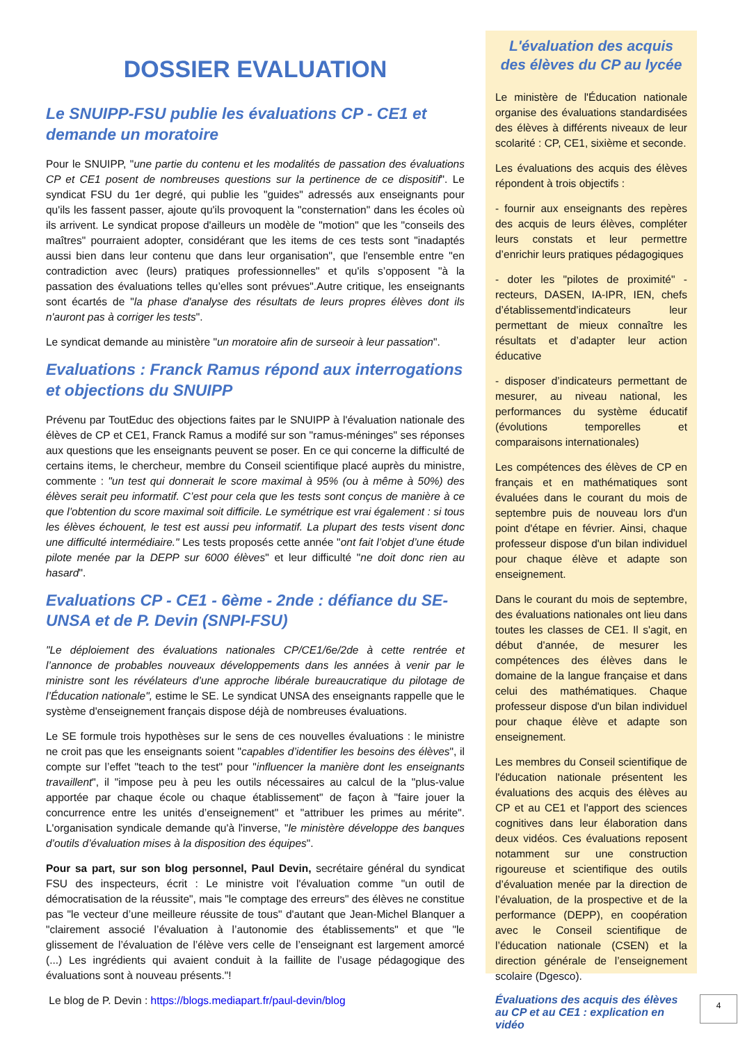DOSSIER EVALUATION
Le SNUIPP-FSU publie les évaluations CP - CE1 et demande un moratoire
Pour le SNUIPP, "une partie du contenu et les modalités de passation des évaluations CP et CE1 posent de nombreuses questions sur la pertinence de ce dispositif". Le syndicat FSU du 1er degré, qui publie les "guides" adressés aux enseignants pour qu'ils les fassent passer, ajoute qu'ils provoquent la "consternation" dans les écoles où ils arrivent. Le syndicat propose d'ailleurs un modèle de "motion" que les "conseils des maîtres" pourraient adopter, considérant que les items de ces tests sont "inadaptés aussi bien dans leur contenu que dans leur organisation", que l'ensemble entre "en contradiction avec (leurs) pratiques professionnelles" et qu'ils s’opposent "à la passation des évaluations telles qu’elles sont prévues".Autre critique, les enseignants sont écartés de "la phase d'analyse des résultats de leurs propres élèves dont ils n'auront pas à corriger les tests".
Le syndicat demande au ministère "un moratoire afin de surseoir à leur passation".
Evaluations : Franck Ramus répond aux interrogations et objections du SNUIPP
Prévenu par ToutEduc des objections faites par le SNUIPP à l'évaluation nationale des élèves de CP et CE1, Franck Ramus a modifé sur son "ramus-méninges" ses réponses aux questions que les enseignants peuvent se poser. En ce qui concerne la difficulté de certains items, le chercheur, membre du Conseil scientifique placé auprès du ministre, commente : "un test qui donnerait le score maximal à 95% (ou à même à 50%) des élèves serait peu informatif. C’est pour cela que les tests sont conçus de manière à ce que l’obtention du score maximal soit difficile. Le symétrique est vrai également : si tous les élèves échouent, le test est aussi peu informatif. La plupart des tests visent donc une difficulté intermédiaire." Les tests proposés cette année "ont fait l’objet d’une étude pilote menée par la DEPP sur 6000 élèves" et leur difficulté "ne doit donc rien au hasard".
Evaluations CP - CE1 - 6ème - 2nde : défiance du SE-UNSA et de P. Devin (SNPI-FSU)
"Le déploiement des évaluations nationales CP/CE1/6e/2de à cette rentrée et l’annonce de probables nouveaux développements dans les années à venir par le ministre sont les révélateurs d’une approche libérale bureaucratique du pilotage de l’Éducation nationale", estime le SE. Le syndicat UNSA des enseignants rappelle que le système d'enseignement français dispose déjà de nombreuses évaluations.
Le SE formule trois hypothèses sur le sens de ces nouvelles évaluations : le ministre ne croit pas que les enseignants soient "capables d’identifier les besoins des élèves", il compte sur l’effet "teach to the test" pour "influencer la manière dont les enseignants travaillent", il "impose peu à peu les outils nécessaires au calcul de la "plus-value apportée par chaque école ou chaque établissement" de façon à "faire jouer la concurrence entre les unités d’enseignement" et "attribuer les primes au mérite". L'organisation syndicale demande qu'à l'inverse, "le ministère développe des banques d’outils d’évaluation mises à la disposition des équipes".
Pour sa part, sur son blog personnel, Paul Devin, secrétaire général du syndicat FSU des inspecteurs, écrit : Le ministre voit l'évaluation comme "un outil de démocratisation de la réussite", mais "le comptage des erreurs" des élèves ne constitue pas "le vecteur d’une meilleure réussite de tous" d'autant que Jean-Michel Blanquer a "clairement associé l’évaluation à l’autonomie des établissements" et que "le glissement de l’évaluation de l’élève vers celle de l’enseignant est largement amorcé (...) Les ingrédients qui avaient conduit à la faillite de l’usage pédagogique des évaluations sont à nouveau présents."!
Le blog de P. Devin : https://blogs.mediapart.fr/paul-devin/blog
L'évaluation des acquis des élèves du CP au lycée
Le ministère de l'Éducation nationale organise des évaluations standardisées des élèves à différents niveaux de leur scolarité : CP, CE1, sixième et seconde.
Les évaluations des acquis des élèves répondent à trois objectifs :
- fournir aux enseignants des repères des acquis de leurs élèves, compléter leurs constats et leur permettre d’enrichir leurs pratiques pédagogiques
- doter les "pilotes de proximité" - recteurs, DASEN, IA-IPR, IEN, chefs d’établissementd’indicateurs leur permettant de mieux connaître les résultats et d’adapter leur action éducative
- disposer d’indicateurs permettant de mesurer, au niveau national, les performances du système éducatif (évolutions temporelles et comparaisons internationales)
Les compétences des élèves de CP en français et en mathématiques sont évaluées dans le courant du mois de septembre puis de nouveau lors d'un point d'étape en février. Ainsi, chaque professeur dispose d'un bilan individuel pour chaque élève et adapte son enseignement.
Dans le courant du mois de septembre, des évaluations nationales ont lieu dans toutes les classes de CE1. Il s'agit, en début d'année, de mesurer les compétences des élèves dans le domaine de la langue française et dans celui des mathématiques. Chaque professeur dispose d'un bilan individuel pour chaque élève et adapte son enseignement.
Les membres du Conseil scientifique de l'éducation nationale présentent les évaluations des acquis des élèves au CP et au CE1 et l'apport des sciences cognitives dans leur élaboration dans deux vidéos. Ces évaluations reposent notamment sur une construction rigoureuse et scientifique des outils d’évaluation menée par la direction de l’évaluation, de la prospective et de la performance (DEPP), en coopération avec le Conseil scientifique de l’éducation nationale (CSEN) et la direction générale de l’enseignement scolaire (Dgesco).
Évaluations des acquis des élèves au CP et au CE1 : explication en vidéo
4